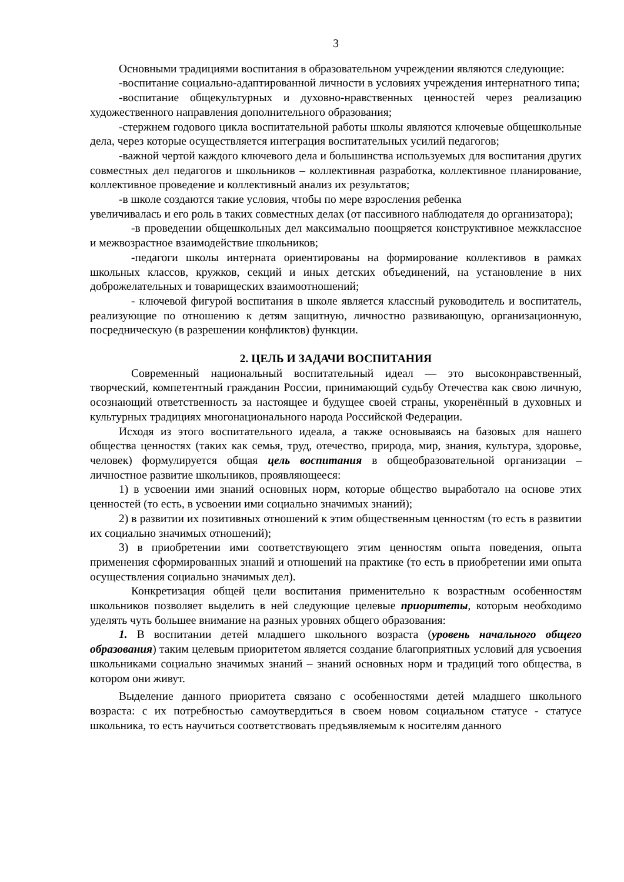3
Основными традициями воспитания в образовательном учреждении являются следующие:
-воспитание социально-адаптированной личности в условиях учреждения интернатного типа;
-воспитание общекультурных и духовно-нравственных ценностей через реализацию художественного направления дополнительного образования;
-стержнем годового цикла воспитательной работы школы являются ключевые общешкольные дела, через которые осуществляется интеграция воспитательных усилий педагогов;
-важной чертой каждого ключевого дела и большинства используемых для воспитания других совместных дел педагогов и школьников – коллективная разработка, коллективное планирование, коллективное проведение и коллективный анализ их результатов;
-в школе создаются такие условия, чтобы по мере взросления ребенка
увеличивалась и его роль в таких совместных делах (от пассивного наблюдателя до организатора);
-в проведении общешкольных дел максимально поощряется конструктивное межклассное и межвозрастное взаимодействие школьников;
-педагоги школы интерната ориентированы на формирование коллективов в рамках школьных классов, кружков, секций и иных детских объединений, на установление в них доброжелательных и товарищеских взаимоотношений;
- ключевой фигурой воспитания в школе является классный руководитель и воспитатель, реализующие по отношению к детям защитную, личностно развивающую, организационную, посредническую (в разрешении конфликтов) функции.
2. ЦЕЛЬ И ЗАДАЧИ ВОСПИТАНИЯ
Современный национальный воспитательный идеал — это высоконравственный, творческий, компетентный гражданин России, принимающий судьбу Отечества как свою личную, осознающий ответственность за настоящее и будущее своей страны, укоренённый в духовных и культурных традициях многонационального народа Российской Федерации.
Исходя из этого воспитательного идеала, а также основываясь на базовых для нашего общества ценностях (таких как семья, труд, отечество, природа, мир, знания, культура, здоровье, человек) формулируется общая цель воспитания в общеобразовательной организации – личностное развитие школьников, проявляющееся:
1) в усвоении ими знаний основных норм, которые общество выработало на основе этих ценностей (то есть, в усвоении ими социально значимых знаний);
2) в развитии их позитивных отношений к этим общественным ценностям (то есть в развитии их социально значимых отношений);
3) в приобретении ими соответствующего этим ценностям опыта поведения, опыта применения сформированных знаний и отношений на практике (то есть в приобретении ими опыта осуществления социально значимых дел).
Конкретизация общей цели воспитания применительно к возрастным особенностям школьников позволяет выделить в ней следующие целевые приоритеты, которым необходимо уделять чуть большее внимание на разных уровнях общего образования:
1. В воспитании детей младшего школьного возраста (уровень начального общего образования) таким целевым приоритетом является создание благоприятных условий для усвоения школьниками социально значимых знаний – знаний основных норм и традиций того общества, в котором они живут.
Выделение данного приоритета связано с особенностями детей младшего школьного возраста: с их потребностью самоутвердиться в своем новом социальном статусе - статусе школьника, то есть научиться соответствовать предъявляемым к носителям данного